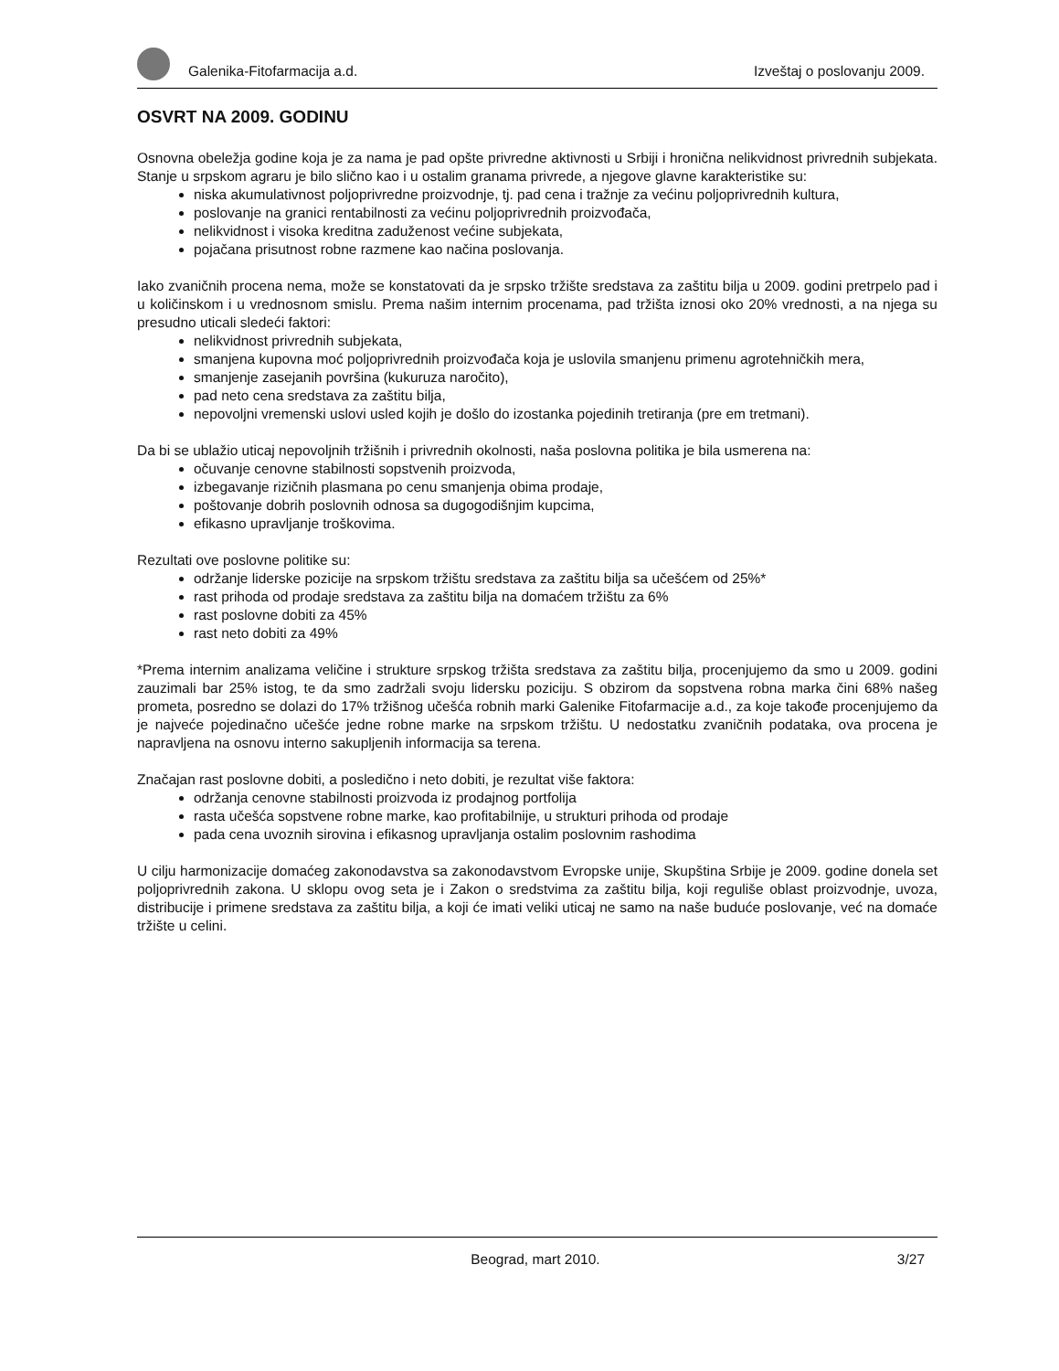Galenika-Fitofarmacija a.d. Izveštaj o poslovanju 2009.
OSVRT NA 2009. GODINU
Osnovna obeležja godine koja je za nama je pad opšte privredne aktivnosti u Srbiji i hronična nelikvidnost privrednih subjekata. Stanje u srpskom agraru je bilo slično kao i u ostalim granama privrede, a njegove glavne karakteristike su:
niska akumulativnost poljoprivredne proizvodnje, tj. pad cena i tražnje za većinu poljoprivrednih kultura,
poslovanje na granici rentabilnosti za većinu poljoprivrednih proizvođača,
nelikvidnost i visoka kreditna zaduženost većine subjekata,
pojačana prisutnost robne razmene kao načina poslovanja.
Iako zvaničnih procena nema, može se konstatovati da je srpsko tržište sredstava za zaštitu bilja u 2009. godini pretrpelo pad i u količinskom i u vrednosnom smislu. Prema našim internim procenama, pad tržišta iznosi oko 20% vrednosti, a na njega su presudno uticali sledeći faktori:
nelikvidnost privrednih subjekata,
smanjena kupovna moć poljoprivrednih proizvođača koja je uslovila smanjenu primenu agrotehničkih mera,
smanjenje zasejanih površina (kukuruza naročito),
pad neto cena sredstava za zaštitu bilja,
nepovoljni vremenski uslovi usled kojih je došlo do izostanka pojedinih tretiranja (pre em tretmani).
Da bi se ublažio uticaj nepovoljnih tržišnih i privrednih okolnosti, naša poslovna politika je bila usmerena na:
očuvanje cenovne stabilnosti sopstvenih proizvoda,
izbegavanje rizičnih plasmana po cenu smanjenja obima prodaje,
poštovanje dobrih poslovnih odnosa sa dugogodišnjim kupcima,
efikasno upravljanje troškovima.
Rezultati ove poslovne politike su:
održanje liderske pozicije na srpskom tržištu sredstava za zaštitu bilja sa učešćem od 25%*
rast prihoda od prodaje sredstava za zaštitu bilja na domaćem tržištu za 6%
rast poslovne dobiti za 45%
rast neto dobiti za 49%
*Prema internim analizama veličine i strukture srpskog tržišta sredstava za zaštitu bilja, procenjujemo da smo u 2009. godini zauzimali bar 25% istog, te da smo zadržali svoju lidersku poziciju. S obzirom da sopstvena robna marka čini 68% našeg prometa, posredno se dolazi do 17% tržišnog učešća robnih marki Galenike Fitofarmacije a.d., za koje takođe procenjujemo da je najveće pojedinačno učešće jedne robne marke na srpskom tržištu. U nedostatku zvaničnih podataka, ova procena je napravljena na osnovu interno sakupljenih informacija sa terena.
Značajan rast poslovne dobiti, a posledično i neto dobiti, je rezultat više faktora:
održanja cenovne stabilnosti proizvoda iz prodajnog portfolija
rasta učešća sopstvene robne marke, kao profitabilnije, u strukturi prihoda od prodaje
pada cena uvoznih sirovina i efikasnog upravljanja ostalim poslovnim rashodima
U cilju harmonizacije domaćeg zakonodavstva sa zakonodavstvom Evropske unije, Skupština Srbije je 2009. godine donela set poljoprivrednih zakona. U sklopu ovog seta je i Zakon o sredstvima za zaštitu bilja, koji reguliše oblast proizvodnje, uvoza, distribucije i primene sredstava za zaštitu bilja, a koji će imati veliki uticaj ne samo na naše buduće poslovanje, već na domaće tržište u celini.
Beograd, mart 2010. 3/27